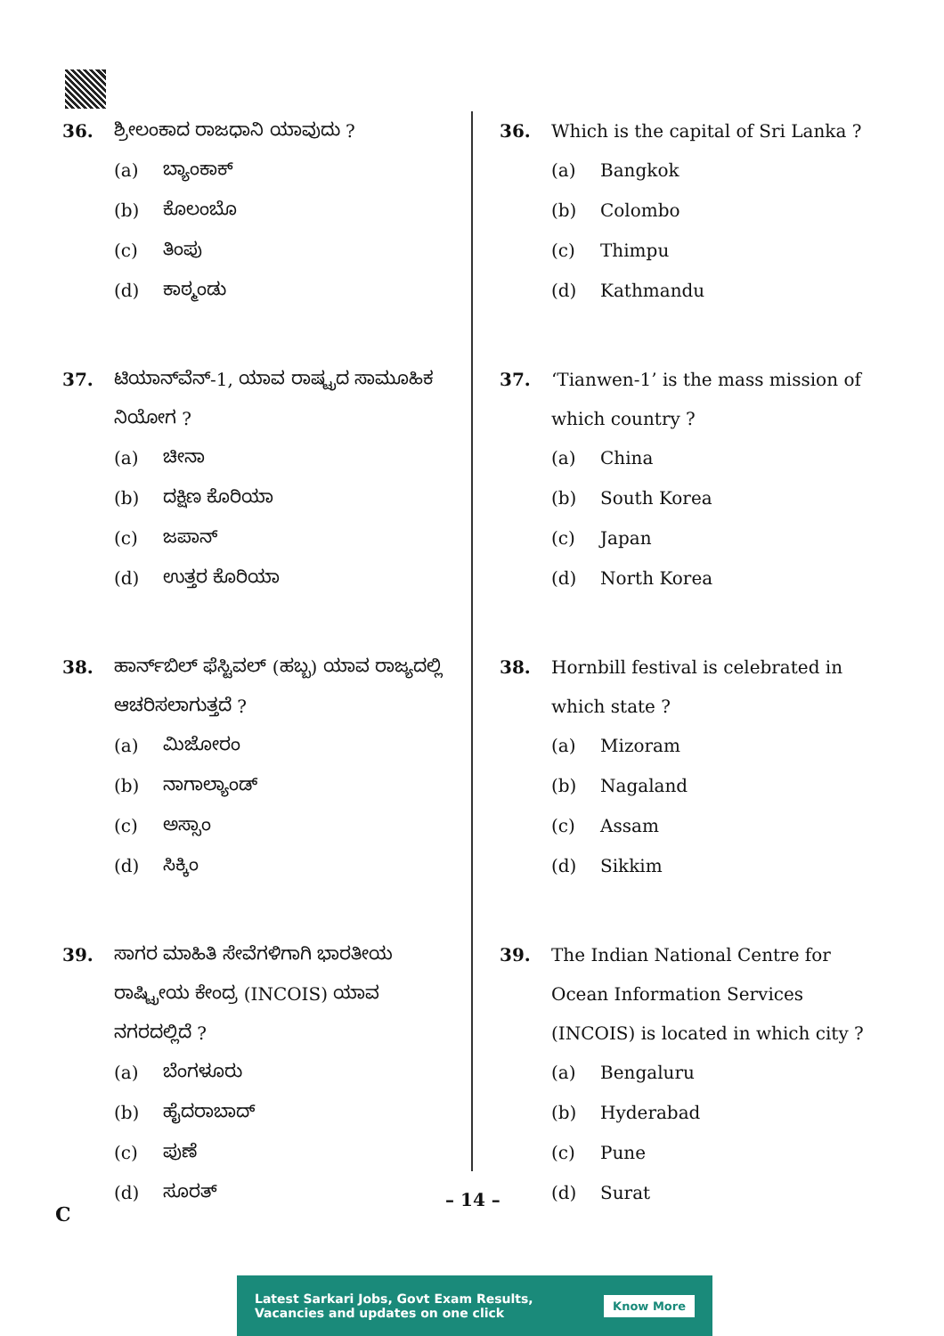36. ಶ್ರೀಲಂಕಾದ ರಾಜಧಾನಿ ಯಾವುದು ?
(a) ಬ್ಯಾಂಕಾಕ್
(b) ಕೊಲಂಬೊ
(c) ತಿಂಪು
(d) ಕಾಠ್ಮಂಡು
37. ಟಿಯಾನ್‌ವೆನ್-1, ಯಾವ ರಾಷ್ಟ್ರದ ಸಾಮೂಹಿಕ ನಿಯೋಗ ?
(a) ಚೀನಾ
(b) ದಕ್ಷಿಣ ಕೊರಿಯಾ
(c) ಜಪಾನ್
(d) ಉತ್ತರ ಕೊರಿಯಾ
38. ಹಾರ್ನ್‌ಬಿಲ್ ಫೆಸ್ಟಿವಲ್ (ಹಬ್ಬ) ಯಾವ ರಾಜ್ಯದಲ್ಲಿ ಆಚರಿಸಲಾಗುತ್ತದೆ ?
(a) ಮಿಜೋರಂ
(b) ನಾಗಾಲ್ಯಾಂಡ್
(c) ಅಸ್ಸಾಂ
(d) ಸಿಕ್ಕಿಂ
39. ಸಾಗರ ಮಾಹಿತಿ ಸೇವೆಗಳಿಗಾಗಿ ಭಾರತೀಯ ರಾಷ್ಟ್ರೀಯ ಕೇಂದ್ರ (INCOIS) ಯಾವ ನಗರದಲ್ಲಿದೆ ?
(a) ಬೆಂಗಳೂರು
(b) ಹೈದರಾಬಾದ್
(c) ಪುಣೆ
(d) ಸೂರತ್
36. Which is the capital of Sri Lanka ?
(a) Bangkok
(b) Colombo
(c) Thimpu
(d) Kathmandu
37. ‘Tianwen-1’ is the mass mission of which country ?
(a) China
(b) South Korea
(c) Japan
(d) North Korea
38. Hornbill festival is celebrated in which state ?
(a) Mizoram
(b) Nagaland
(c) Assam
(d) Sikkim
39. The Indian National Centre for Ocean Information Services (INCOIS) is located in which city ?
(a) Bengaluru
(b) Hyderabad
(c) Pune
(d) Surat
– 14 –
C
Latest Sarkari Jobs, Govt Exam Results,
Vacancies and updates on one click
Know More